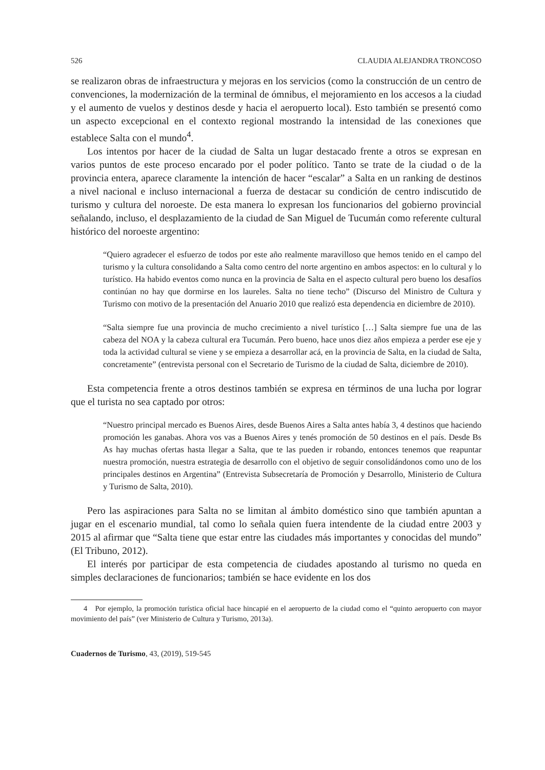526 CLAUDIA ALEJANDRA TRONCOSO
se realizaron obras de infraestructura y mejoras en los servicios (como la construcción de un centro de convenciones, la modernización de la terminal de ómnibus, el mejoramiento en los accesos a la ciudad y el aumento de vuelos y destinos desde y hacia el aeropuerto local). Esto también se presentó como un aspecto excepcional en el contexto regional mostrando la intensidad de las conexiones que establece Salta con el mundo<sup>4</sup>.
Los intentos por hacer de la ciudad de Salta un lugar destacado frente a otros se expresan en varios puntos de este proceso encarado por el poder político. Tanto se trate de la ciudad o de la provincia entera, aparece claramente la intención de hacer “escalar” a Salta en un ranking de destinos a nivel nacional e incluso internacional a fuerza de destacar su condición de centro indiscutido de turismo y cultura del noroeste. De esta manera lo expresan los funcionarios del gobierno provincial señalando, incluso, el desplazamiento de la ciudad de San Miguel de Tucumán como referente cultural histórico del noroeste argentino:
“Quiero agradecer el esfuerzo de todos por este año realmente maravilloso que hemos tenido en el campo del turismo y la cultura consolidando a Salta como centro del norte argentino en ambos aspectos: en lo cultural y lo turístico. Ha habido eventos como nunca en la provincia de Salta en el aspecto cultural pero bueno los desafíos continúan no hay que dormirse en los laureles. Salta no tiene techo” (Discurso del Ministro de Cultura y Turismo con motivo de la presentación del Anuario 2010 que realizó esta dependencia en diciembre de 2010).
“Salta siempre fue una provincia de mucho crecimiento a nivel turístico […] Salta siempre fue una de las cabeza del NOA y la cabeza cultural era Tucumán. Pero bueno, hace unos diez años empieza a perder ese eje y toda la actividad cultural se viene y se empieza a desarrollar acá, en la provincia de Salta, en la ciudad de Salta, concretamente” (entrevista personal con el Secretario de Turismo de la ciudad de Salta, diciembre de 2010).
Esta competencia frente a otros destinos también se expresa en términos de una lucha por lograr que el turista no sea captado por otros:
“Nuestro principal mercado es Buenos Aires, desde Buenos Aires a Salta antes había 3, 4 destinos que haciendo promoción les ganabas. Ahora vos vas a Buenos Aires y tenés promoción de 50 destinos en el país. Desde Bs As hay muchas ofertas hasta llegar a Salta, que te las pueden ir robando, entonces tenemos que reapuntar nuestra promoción, nuestra estrategia de desarrollo con el objetivo de seguir consolidándonos como uno de los principales destinos en Argentina” (Entrevista Subsecretaría de Promoción y Desarrollo, Ministerio de Cultura y Turismo de Salta, 2010).
Pero las aspiraciones para Salta no se limitan al ámbito doméstico sino que también apuntan a jugar en el escenario mundial, tal como lo señala quien fuera intendente de la ciudad entre 2003 y 2015 al afirmar que “Salta tiene que estar entre las ciudades más importantes y conocidas del mundo” (El Tribuno, 2012).
El interés por participar de esta competencia de ciudades apostando al turismo no queda en simples declaraciones de funcionarios; también se hace evidente en los dos
4 Por ejemplo, la promoción turística oficial hace hincapié en el aeropuerto de la ciudad como el “quinto aeropuerto con mayor movimiento del país” (ver Ministerio de Cultura y Turismo, 2013a).
Cuadernos de Turismo, 43, (2019), 519-545